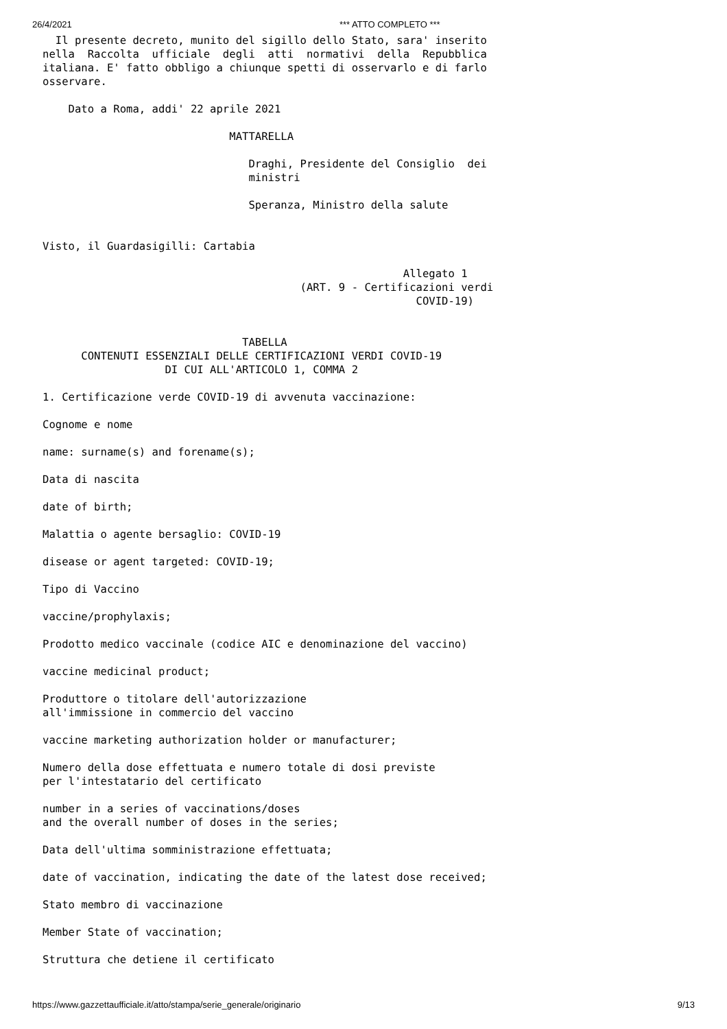26/4/2021 *** ATTO COMPLETO ***
  Il presente decreto, munito del sigillo dello Stato, sara' inserito
nella  Raccolta  ufficiale  degli  atti  normativi  della  Repubblica
italiana. E' fatto obbligo a chiunque spetti di osservarlo e di farlo
osservare.

    Dato a Roma, addi' 22 aprile 2021

                             MATTARELLA

                                Draghi, Presidente del Consiglio  dei
                                ministri

                                Speranza, Ministro della salute


Visto, il Guardasigilli: Cartabia

                                                        Allegato 1
                                        (ART. 9 - Certificazioni verdi
                                                          COVID-19)


                               TABELLA
      CONTENUTI ESSENZIALI DELLE CERTIFICAZIONI VERDI COVID-19
                   DI CUI ALL'ARTICOLO 1, COMMA 2

1. Certificazione verde COVID-19 di avvenuta vaccinazione:

Cognome e nome

name: surname(s) and forename(s);

Data di nascita

date of birth;

Malattia o agente bersaglio: COVID-19

disease or agent targeted: COVID-19;

Tipo di Vaccino

vaccine/prophylaxis;

Prodotto medico vaccinale (codice AIC e denominazione del vaccino)

vaccine medicinal product;

Produttore o titolare dell'autorizzazione
all'immissione in commercio del vaccino

vaccine marketing authorization holder or manufacturer;

Numero della dose effettuata e numero totale di dosi previste
per l'intestatario del certificato

number in a series of vaccinations/doses
and the overall number of doses in the series;

Data dell'ultima somministrazione effettuata;

date of vaccination, indicating the date of the latest dose received;

Stato membro di vaccinazione

Member State of vaccination;

Struttura che detiene il certificato
https://www.gazzettaufficiale.it/atto/stampa/serie_generale/originario 9/13